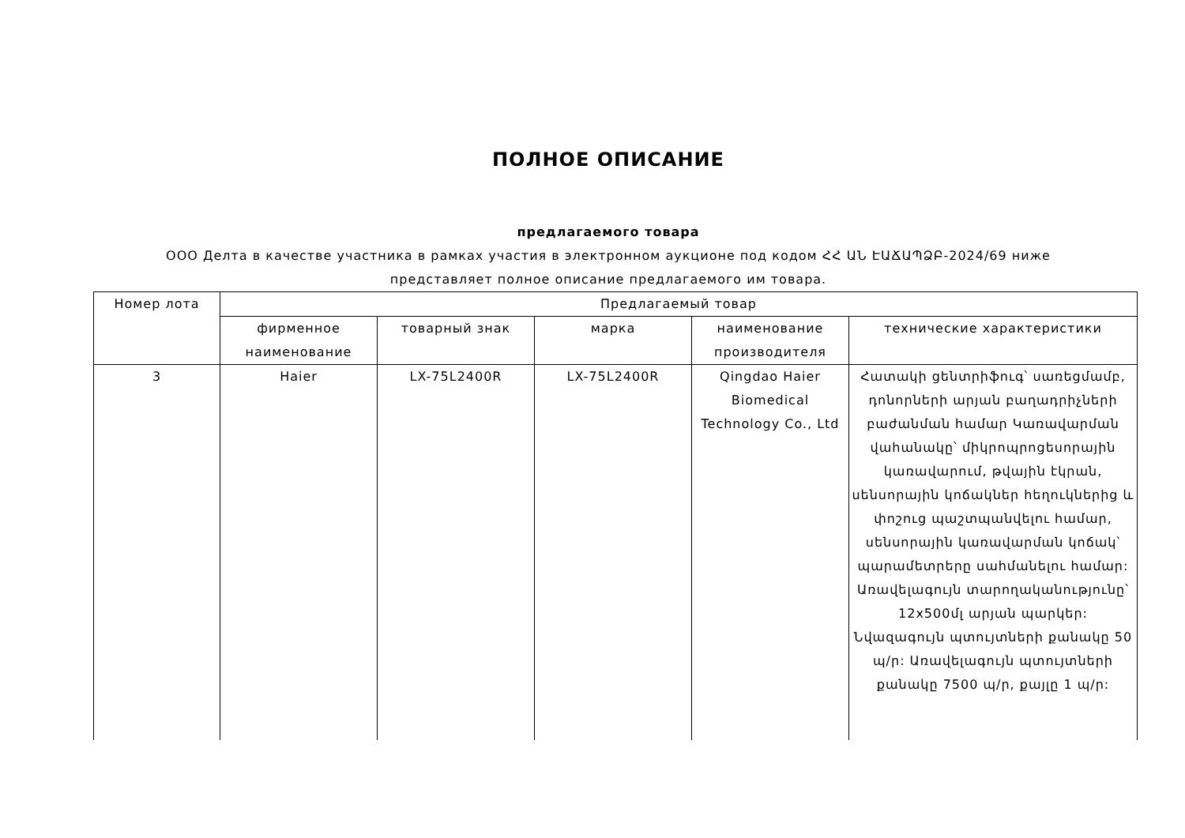ПОЛНОЕ ОПИСАНИЕ
предлагаемого товара
ООО Делта в качестве участника в рамках участия в электронном аукционе под кодом ՀՀ ԱՆ ԷԱՃԱՊՁԲ-2024/69 ниже представляет полное описание предлагаемого им товара.
| Номер лота | Предлагаемый товар | | | | |
| --- | --- | --- | --- | --- | --- |
| | фирменное наименование | товарный знак | марка | наименование производителя | технические характеристики |
| 3 | Haier | LX-75L2400R | LX-75L2400R | Qingdao Haier Biomedical Technology Co., Ltd | Հատակի ցենտրիֆուգ՝ սառեցմամբ, դոնորների արյան բաղադրիչների բաժանման համար Կառավարման վահանակը՝ միկրոպրոցեսորային կառավարում, թվային էկրան, սենսորային կոճակներ հեղուկներից և փոշուց պաշտպանվելու համար, սենսորային կառավարման կոճակ՝ պարամետրերը սահմանելու համար: Առավելագույն տարողականությունը՝ 12x500մլ արյան պարկեր: Նվազագույն պտույտների քանակը 50 պ/ր: Առավելագույն պտույտների քանակը 7500 պ/ր, քայլը 1 պ/ր: |